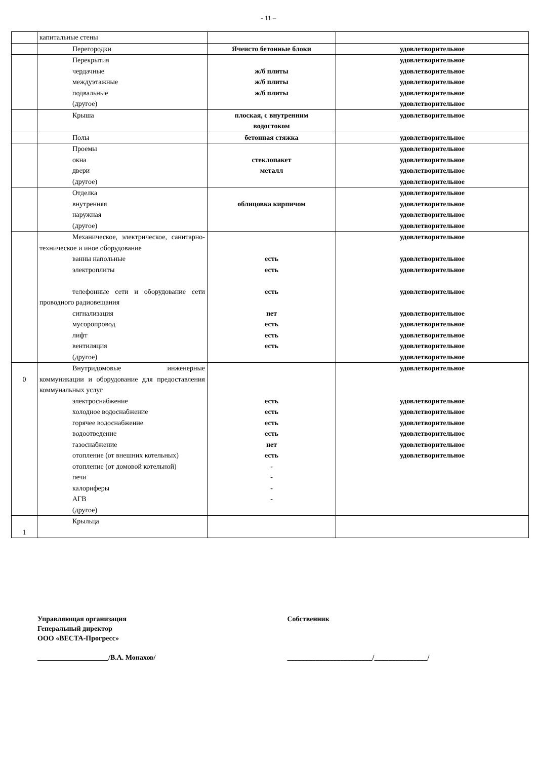- 11 –
| | капитальные стены | | |
| | Перегородки | Ячеисто бетонные блоки | удовлетворительное |
| | Перекрытия чердачные междуэтажные подвальные (другое) | ж/б плиты ж/б плиты ж/б плиты | удовлетворительное удовлетворительное удовлетворительное удовлетворительное удовлетворительное |
| | Крыша | плоская, с внутренним водостоком | удовлетворительное |
| | Полы | бетонная стяжка | удовлетворительное |
| | Проемы окна двери (другое) | стеклопакет металл | удовлетворительное удовлетворительное удовлетворительное удовлетворительное |
| | Отделка внутренняя наружная (другое) | облицовка кирпичом | удовлетворительное удовлетворительное удовлетворительное удовлетворительное |
| | Механическое, электрическое, санитарно-техническое и иное оборудование ванны напольные электроплиты телефонные сети и оборудование сети проводного радиовещания сигнализация мусоропровод лифт вентиляция (другое) | есть есть есть нет есть есть есть | удовлетворительное удовлетворительное удовлетворительное удовлетворительное удовлетворительное удовлетворительное удовлетворительное удовлетворительное удовлетворительное |
| 0 | Внутридомовые инженерные коммуникации и оборудование для предоставления коммунальных услуг электроснабжение холодное водоснабжение горячее водоснабжение водоотведение газоснабжение отопление (от внешних котельных) отопление (от домовой котельной) печи калориферы АГВ (другое) | есть есть есть есть нет есть - - - - | удовлетворительное удовлетворительное удовлетворительное удовлетворительное удовлетворительное удовлетворительное удовлетворительное |
| 1 | Крыльца | | |
Управляющая организация
Генеральный директор
ООО «ВЕСТА-Прогресс»
____________________/В.А. Монахов/
Собственник
________________________/_______________/